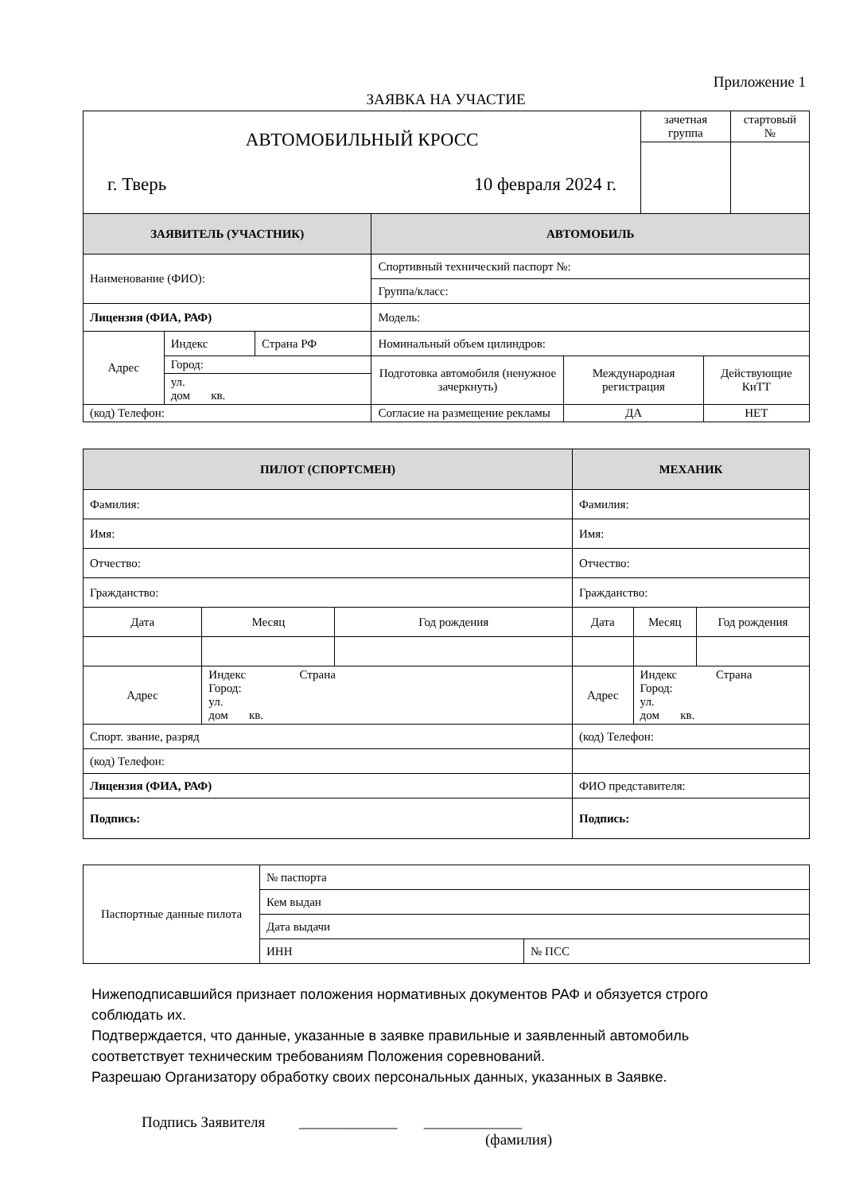Приложение 1
ЗАЯВКА НА УЧАСТИЕ
| АВТОМОБИЛЬНЫЙ КРОСС г. Тверь 10 февраля 2024 г. | зачетная группа | стартовый № |
| ЗАЯВИТЕЛЬ (УЧАСТНИК) | | | АВТОМОБИЛЬ | | | |
| Наименование (ФИО): | | | Спортивный технический паспорт №: | | | |
| | | | Группа/класс: | | | |
| Лицензия (ФИА, РАФ) | | | Модель: | | | |
| Адрес | Индекс | Страна РФ | Номинальный объем цилиндров: | | | |
| | Город: | | Подготовка автомобиля (ненужное зачеркнуть) | Международная регистрация | | Действующие КиТТ |
| | ул. дом кв. | | | | | |
| (код) Телефон: | | | Согласие на размещение рекламы | | ДА | НЕТ |
| ПИЛОТ (СПОРТСМЕН) | | | МЕХАНИК | | |
| Фамилия: | | | Фамилия: | | |
| Имя: | | | Имя: | | |
| Отчество: | | | Отчество: | | |
| Гражданство: | | | Гражданство: | | |
| Дата | Месяц | Год рождения | Дата | Месяц | Год рождения |
| Адрес | Индекс Страна Город: ул. дом кв. | | Адрес | Индекс Страна Город: ул. дом кв. | |
| Спорт. звание, разряд | | | (код) Телефон: | | |
| (код) Телефон: | | | | | |
| Лицензия (ФИА, РАФ) | | | ФИО представителя: | | |
| Подпись: | | | Подпись: | | |
| Паспортные данные пилота | № паспорта | |
| | Кем выдан | |
| | Дата выдачи | |
| | ИНН | № ПСС |
Нижеподписавшийся признает положения нормативных документов РАФ и обязуется строго
соблюдать их.
Подтверждается, что данные, указанные в заявке правильные и заявленный автомобиль
соответствует техническим требованиям Положения соревнований.
Разрешаю Организатору обработку своих персональных данных, указанных в Заявке.
Подпись Заявителя _____________ _____________
(фамилия)